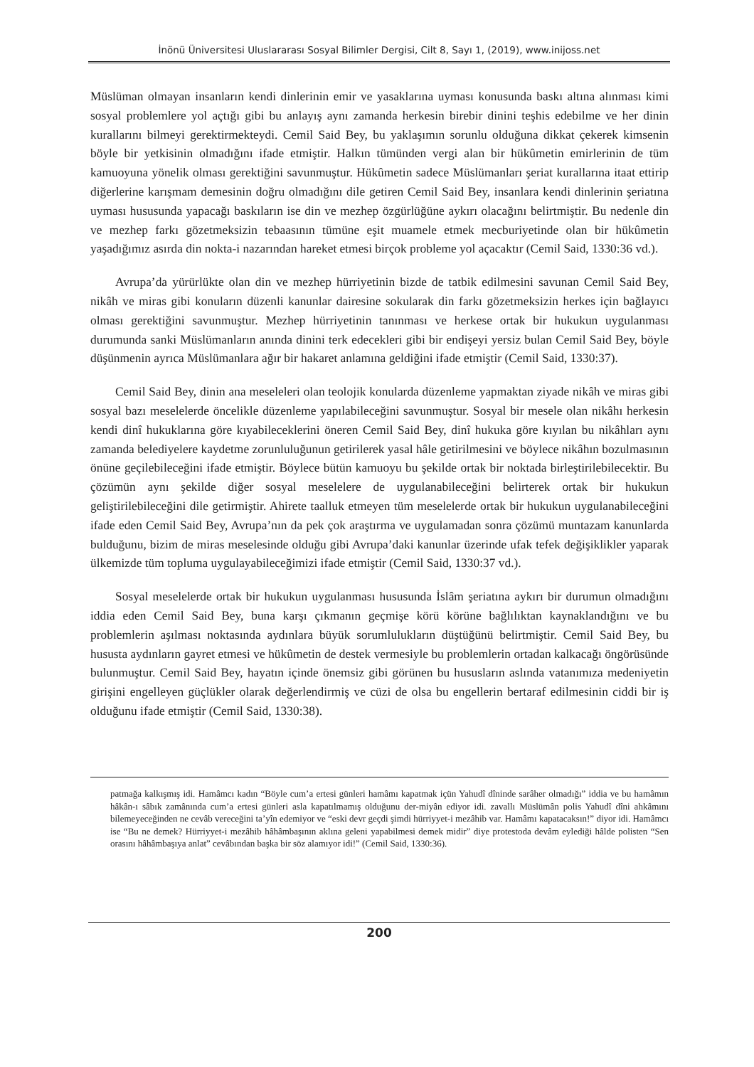İnönü Üniversitesi Uluslararası Sosyal Bilimler Dergisi, Cilt 8, Sayı 1, (2019), www.inijoss.net
Müslüman olmayan insanların kendi dinlerinin emir ve yasaklarına uyması konusunda baskı altına alınması kimi sosyal problemlere yol açtığı gibi bu anlayış aynı zamanda herkesin birebir dinini teşhis edebilme ve her dinin kurallarını bilmeyi gerektirmekteydi. Cemil Said Bey, bu yaklaşımın sorunlu olduğuna dikkat çekerek kimsenin böyle bir yetkisinin olmadığını ifade etmiştir. Halkın tümünden vergi alan bir hükûmetin emirlerinin de tüm kamuoyuna yönelik olması gerektiğini savunmuştur. Hükûmetin sadece Müslümanları şeriat kurallarına itaat ettirip diğerlerine karışmam demesinin doğru olmadığını dile getiren Cemil Said Bey, insanlara kendi dinlerinin şeriatına uyması hususunda yapacağı baskıların ise din ve mezhep özgürlüğüne aykırı olacağını belirtmiştir. Bu nedenle din ve mezhep farkı gözetmeksizin tebaasının tümüne eşit muamele etmek mecburiyetinde olan bir hükûmetin yaşadığımız asırda din nokta-i nazarından hareket etmesi birçok probleme yol açacaktır (Cemil Said, 1330:36 vd.).
Avrupa’da yürürlükte olan din ve mezhep hürriyetinin bizde de tatbik edilmesini savunan Cemil Said Bey, nikâh ve miras gibi konuların düzenli kanunlar dairesine sokularak din farkı gözetmeksizin herkes için bağlayıcı olması gerektiğini savunmuştur. Mezhep hürriyetinin tanınması ve herkese ortak bir hukukun uygulanması durumunda sanki Müslümanların anında dinini terk edecekleri gibi bir endişeyi yersiz bulan Cemil Said Bey, böyle düşünmenin ayrıca Müslümanlara ağır bir hakaret anlamına geldiğini ifade etmiştir (Cemil Said, 1330:37).
Cemil Said Bey, dinin ana meseleleri olan teolojik konularda düzenleme yapmaktan ziyade nikâh ve miras gibi sosyal bazı meselelerde öncelikle düzenleme yapılabileceğini savunmuştur. Sosyal bir mesele olan nikâhı herkesin kendi dinî hukuklarına göre kıyabileceklerini öneren Cemil Said Bey, dinî hukuka göre kıyılan bu nikâhları aynı zamanda belediyelere kaydetme zorunluluğunun getirilerek yasal hâle getirilmesini ve böylece nikâhın bozulmasının önüne geçilebileceğini ifade etmiştir. Böylece bütün kamuoyu bu şekilde ortak bir noktada birleştirilebilecektir. Bu çözümün aynı şekilde diğer sosyal meselelere de uygulanabileceğini belirterek ortak bir hukukun geliştirilebileceğini dile getirmiştir. Ahirete taalluk etmeyen tüm meselelerde ortak bir hukukun uygulanabileceğini ifade eden Cemil Said Bey, Avrupa’nın da pek çok araştırma ve uygulamadan sonra çözümü muntazam kanunlarda bulduğunu, bizim de miras meselesinde olduğu gibi Avrupa’daki kanunlar üzerinde ufak tefek değişiklikler yaparak ülkemizde tüm topluma uygulayabileceğimizi ifade etmiştir (Cemil Said, 1330:37 vd.).
Sosyal meselelerde ortak bir hukukun uygulanması hususunda İslâm şeriatına aykırı bir durumun olmadığını iddia eden Cemil Said Bey, buna karşı çıkmanın geçmişe körü körüne bağlılıktan kaynaklandığını ve bu problemlerin aşılması noktasında aydınlara büyük sorumlulukların düştüğünü belirtmiştir. Cemil Said Bey, bu hususta aydınların gayret etmesi ve hükûmetin de destek vermesiyle bu problemlerin ortadan kalkacağı öngörüsünde bulunmuştur. Cemil Said Bey, hayatın içinde önemsiz gibi görünen bu hususların aslında vatanımıza medeniyetin girişini engelleyen güçlükler olarak değerlendirmiş ve cüzi de olsa bu engellerin bertaraf edilmesinin ciddi bir iş olduğunu ifade etmiştir (Cemil Said, 1330:38).
patmağa kalkışmış idi. Hamâmcı kadın “Böyle cum’a ertesi günleri hamâmı kapatmak içün Yahudî dîninde sarâher olmadığı” iddia ve bu hamâmın hâkân-ı sâbık zamânında cum’a ertesi günleri asla kapatılmamış olduğunu der-miyân ediyor idi. zavallı Müslümân polis Yahudî dîni ahkâmını bilemeyeceğinden ne cevâb vereceğini ta’yîn edemiyor ve “eski devr geçdi şimdi hürriyyet-i mezâhib var. Hamâmı kapatacaksın!” diyor idi. Hamâmcı ise “Bu ne demek? Hürriyyet-i mezâhib hâhâmbaşının aklına geleni yapabilmesi demek midir” diye protestoda devâm eylediği hâlde polisten “Sen orasını hâhâmbaşıya anlat” cevâbından başka bir söz alamıyor idi!” (Cemil Said, 1330:36).
200